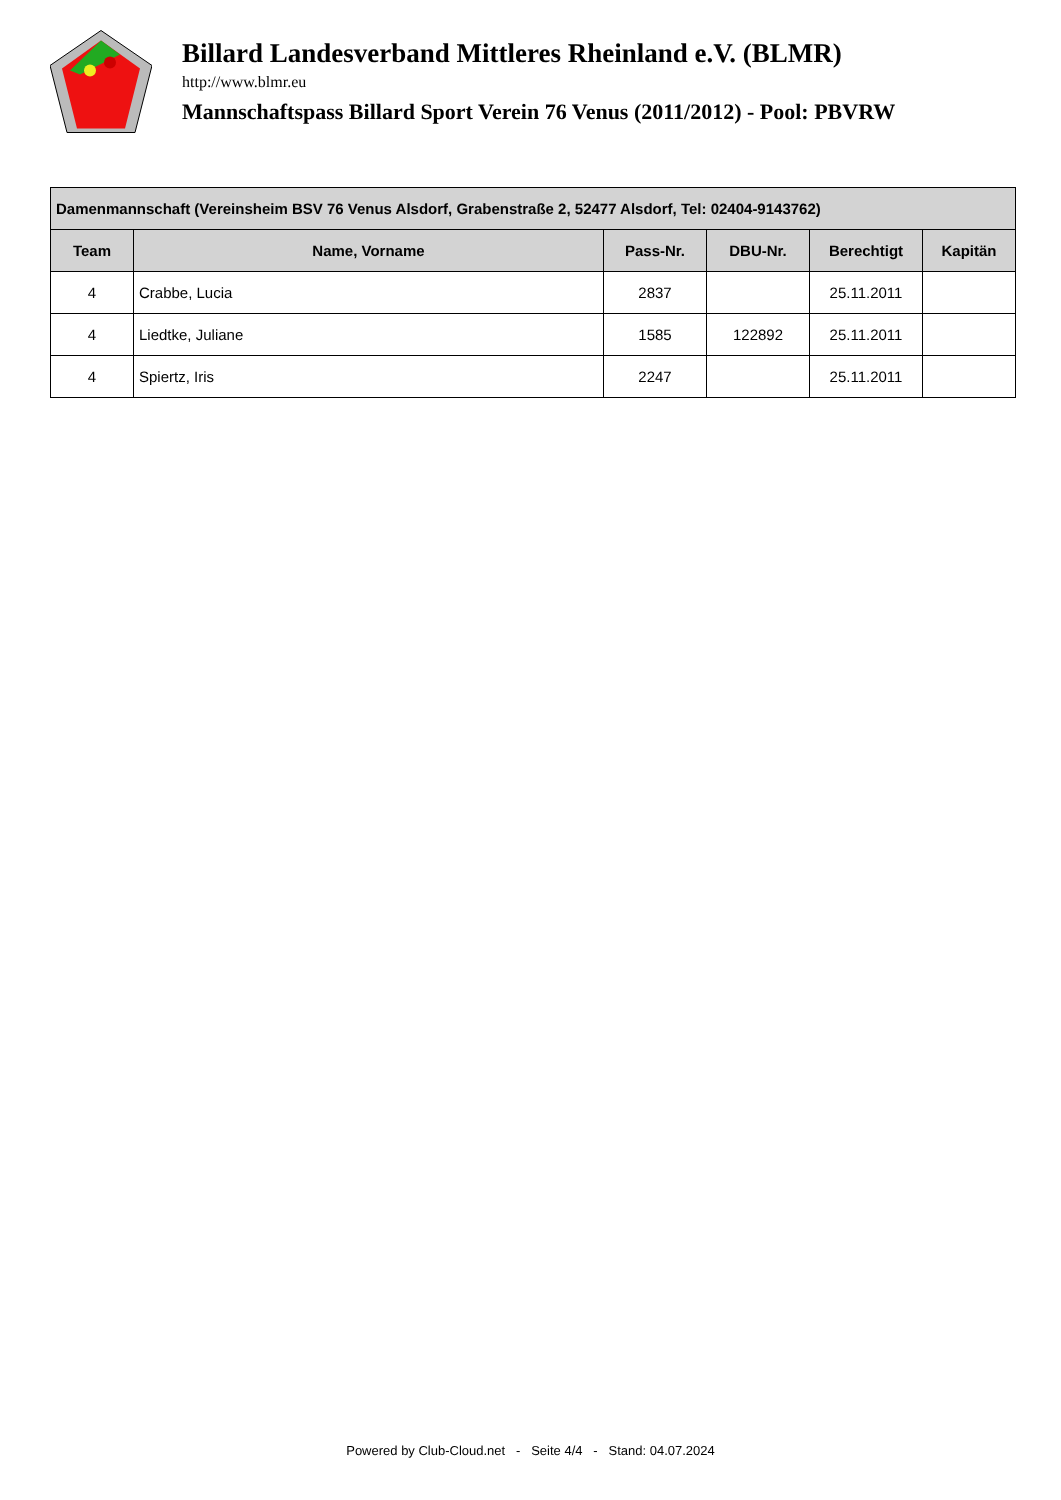Billard Landesverband Mittleres Rheinland e.V. (BLMR)
http://www.blmr.eu
Mannschaftspass Billard Sport Verein 76 Venus (2011/2012) - Pool: PBVRW
| Damenmannschaft (Vereinsheim BSV 76 Venus Alsdorf, Grabenstraße 2, 52477 Alsdorf, Tel: 02404-9143762) | | | | | |
| --- | --- | --- | --- | --- | --- |
| Team | Name, Vorname | Pass-Nr. | DBU-Nr. | Berechtigt | Kapitän |
| 4 | Crabbe, Lucia | 2837 | | 25.11.2011 | |
| 4 | Liedtke, Juliane | 1585 | 122892 | 25.11.2011 | |
| 4 | Spiertz, Iris | 2247 | | 25.11.2011 | |
Powered by Club-Cloud.net - Seite 4/4 - Stand: 04.07.2024